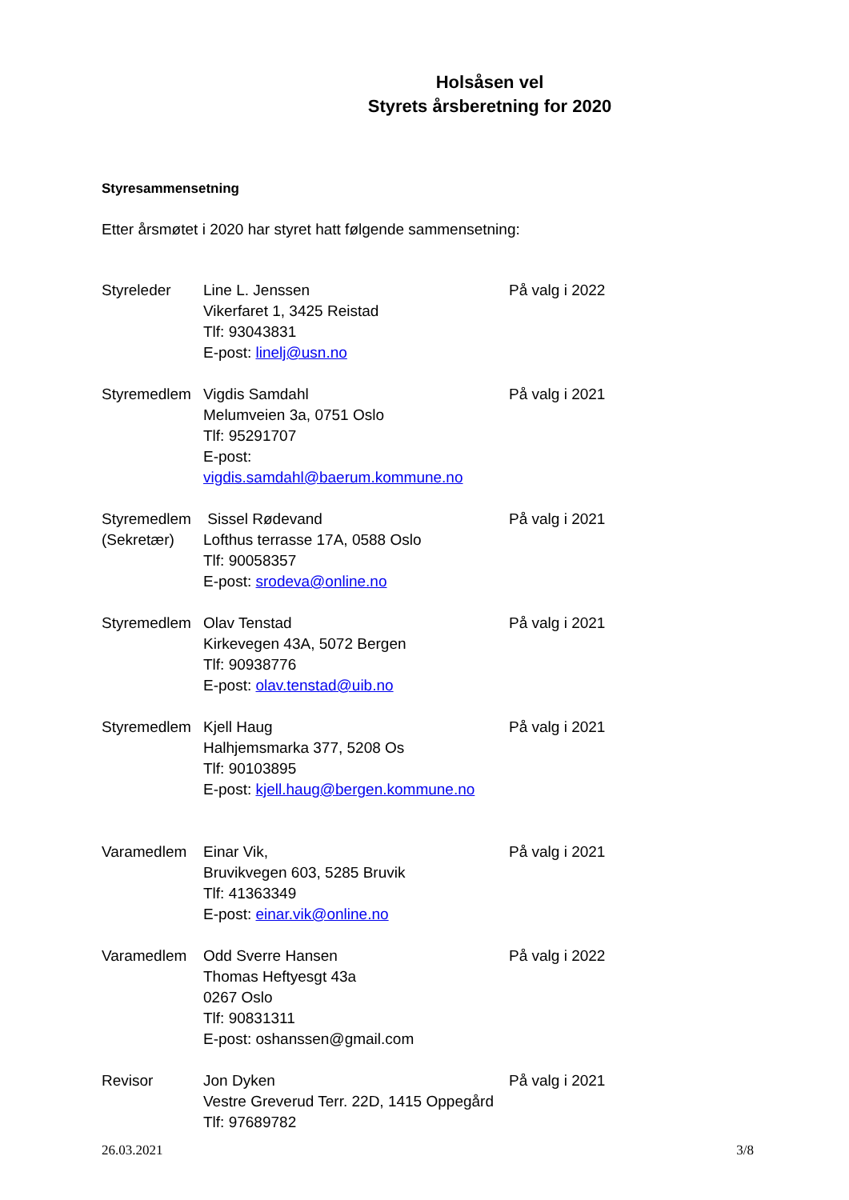Holsåsen vel
Styrets årsberetning for 2020
Styresammensetning
Etter årsmøtet i 2020 har styret hatt følgende sammensetning:
Styreleder Line L. Jenssen
Vikerfaret 1, 3425 Reistad
Tlf: 93043831
E-post: linelj@usn.no
På valg i 2022
Styremedlem Vigdis Samdahl
Melumveien 3a, 0751 Oslo
Tlf: 95291707
E-post: vigdis.samdahl@baerum.kommune.no
På valg i 2021
Styremedlem
(Sekretær)
Sissel Rødevand
Lofthus terrasse 17A, 0588 Oslo
Tlf: 90058357
E-post: srodeva@online.no
På valg i 2021
Styremedlem Olav Tenstad
Kirkevegen 43A, 5072 Bergen
Tlf: 90938776
E-post: olav.tenstad@uib.no
På valg i 2021
Styremedlem Kjell Haug
Halhjemsmarka 377, 5208 Os
Tlf: 90103895
E-post: kjell.haug@bergen.kommune.no
På valg i 2021
Varamedlem Einar Vik,
Bruvikvegen 603, 5285 Bruvik
Tlf: 41363349
E-post: einar.vik@online.no
På valg i 2021
Varamedlem Odd Sverre Hansen
Thomas Heftyesgt 43a
0267 Oslo
Tlf: 90831311
E-post: oshanssen@gmail.com
På valg i 2022
Revisor Jon Dyken
Vestre Greverud Terr. 22D, 1415 Oppegård
Tlf: 97689782
På valg i 2021
26.03.2021 3/8